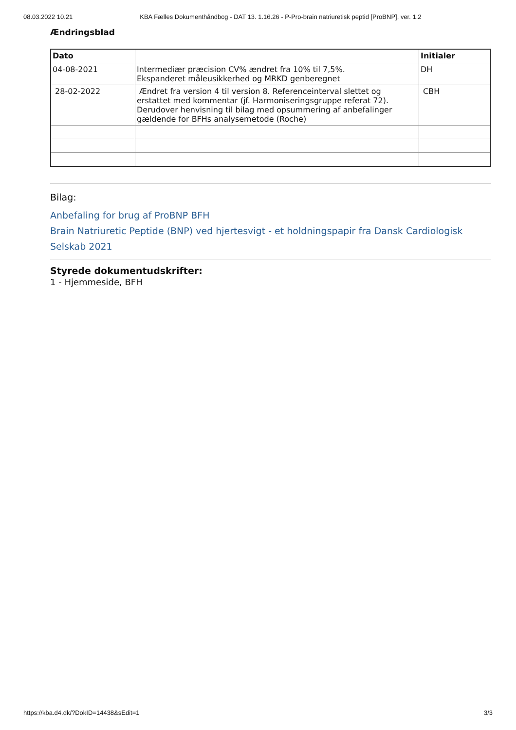08.03.2022 10.21 KBA Fælles Dokumenthåndbog - DAT 13. 1.16.26 - P-Pro-brain natriuretisk peptid [ProBNP], ver. 1.2
Ændringsblad
| Dato | | Initialer |
| --- | --- | --- |
| 04-08-2021 | Intermediær præcision CV% ændret fra 10% til 7,5%. Ekspanderet måleusikkerhed og MRKD genberegnet | DH |
| 28-02-2022 | Ændret fra version 4 til version 8. Referenceinterval slettet og erstattet med kommentar (jf. Harmoniseringsgruppe referat 72). Derudover henvisning til bilag med opsummering af anbefalinger gældende for BFHs analysemetode (Roche) | CBH |
Bilag:
Anbefaling for brug af ProBNP BFH
Brain Natriuretic Peptide (BNP) ved hjertesvigt - et holdningspapir fra Dansk Cardiologisk Selskab 2021
Styrede dokumentudskrifter:
1 - Hjemmeside, BFH
https://kba.d4.dk/?DokID=14438&sEdit=1 3/3